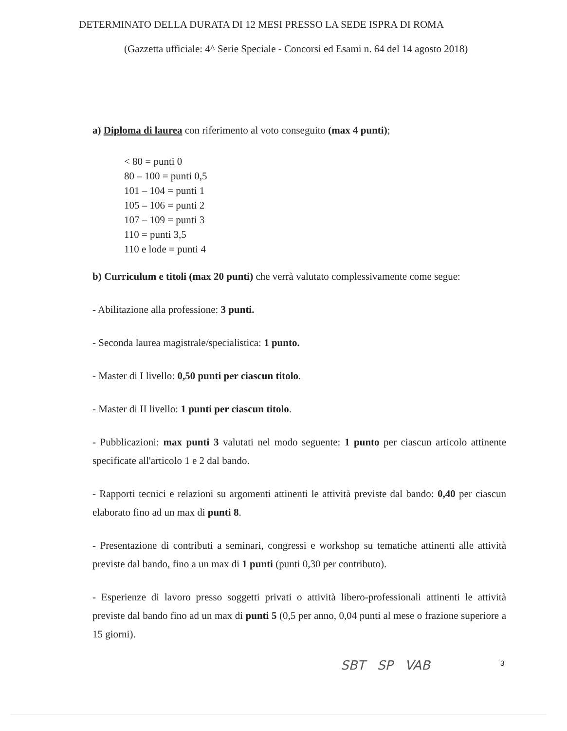DETERMINATO DELLA DURATA DI 12 MESI PRESSO LA SEDE ISPRA DI ROMA
(Gazzetta ufficiale: 4^ Serie Speciale - Concorsi ed Esami n. 64 del 14 agosto 2018)
a) Diploma di laurea con riferimento al voto conseguito (max 4 punti);
< 80 = punti 0
80 – 100 = punti 0,5
101 – 104 = punti 1
105 – 106 = punti 2
107 – 109 = punti 3
110 = punti 3,5
110 e lode = punti 4
b) Curriculum e titoli (max 20 punti) che verrà valutato complessivamente come segue:
- Abilitazione alla professione: 3 punti.
- Seconda laurea magistrale/specialistica: 1 punto.
- Master di I livello: 0,50 punti per ciascun titolo.
- Master di II livello: 1 punti per ciascun titolo.
- Pubblicazioni: max punti 3 valutati nel modo seguente: 1 punto per ciascun articolo attinente specificate all'articolo 1 e 2 dal bando.
- Rapporti tecnici e relazioni su argomenti attinenti le attività previste dal bando: 0,40 per ciascun elaborato fino ad un max di punti 8.
- Presentazione di contributi a seminari, congressi e workshop su tematiche attinenti alle attività previste dal bando, fino a un max di 1 punti (punti 0,30 per contributo).
- Esperienze di lavoro presso soggetti privati o attività libero-professionali attinenti le attività previste dal bando fino ad un max di punti 5 (0,5 per anno, 0,04 punti al mese o frazione superiore a 15 giorni).
SBT SP VAB 3